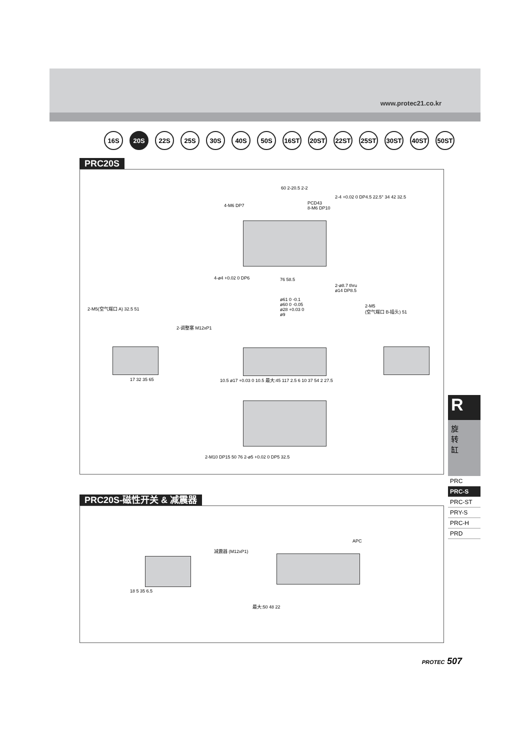www.protec21.co.kr
16S 20S 22S 25S 30S 40S 50S 16ST 20ST 22ST 25ST 30ST 40ST 50ST
PRC20S
4-M6 DP7
60 2-20.5 2-2
PCD43
8-M6 DP10
2-4 +0.02 0 DP4.5 22.5° 34 42 32.5
4-ø4 +0.02 0 DP6 76 58.5
2-ø8.7 thru
ø14 DP8.5
2-M5(空气端口 A) 32.5 51
2-调整塞 M12xP1
ø61 0 -0.1
ø60 0 -0.05
ø28 +0.03 0
ø9
2-M5
(空气端口 B-插头) 51
17 32 35 65
10.5 ø17 +0.03 0 10.5 最大:45 117 2.5 6 10 37 54 2 27.5
2-M10 DP15 50 76 2-ø5 +0.02 0 DP5 32.5
PRC20S-磁性开关 & 减震器
减震器 (M12xP1)
APC
18 5 35 6.5
最大:50 48 22
R
旋
转
缸
PRC
PRC-S
PRC-ST
PRY-S
PRC-H
PRD
PROTEC 507